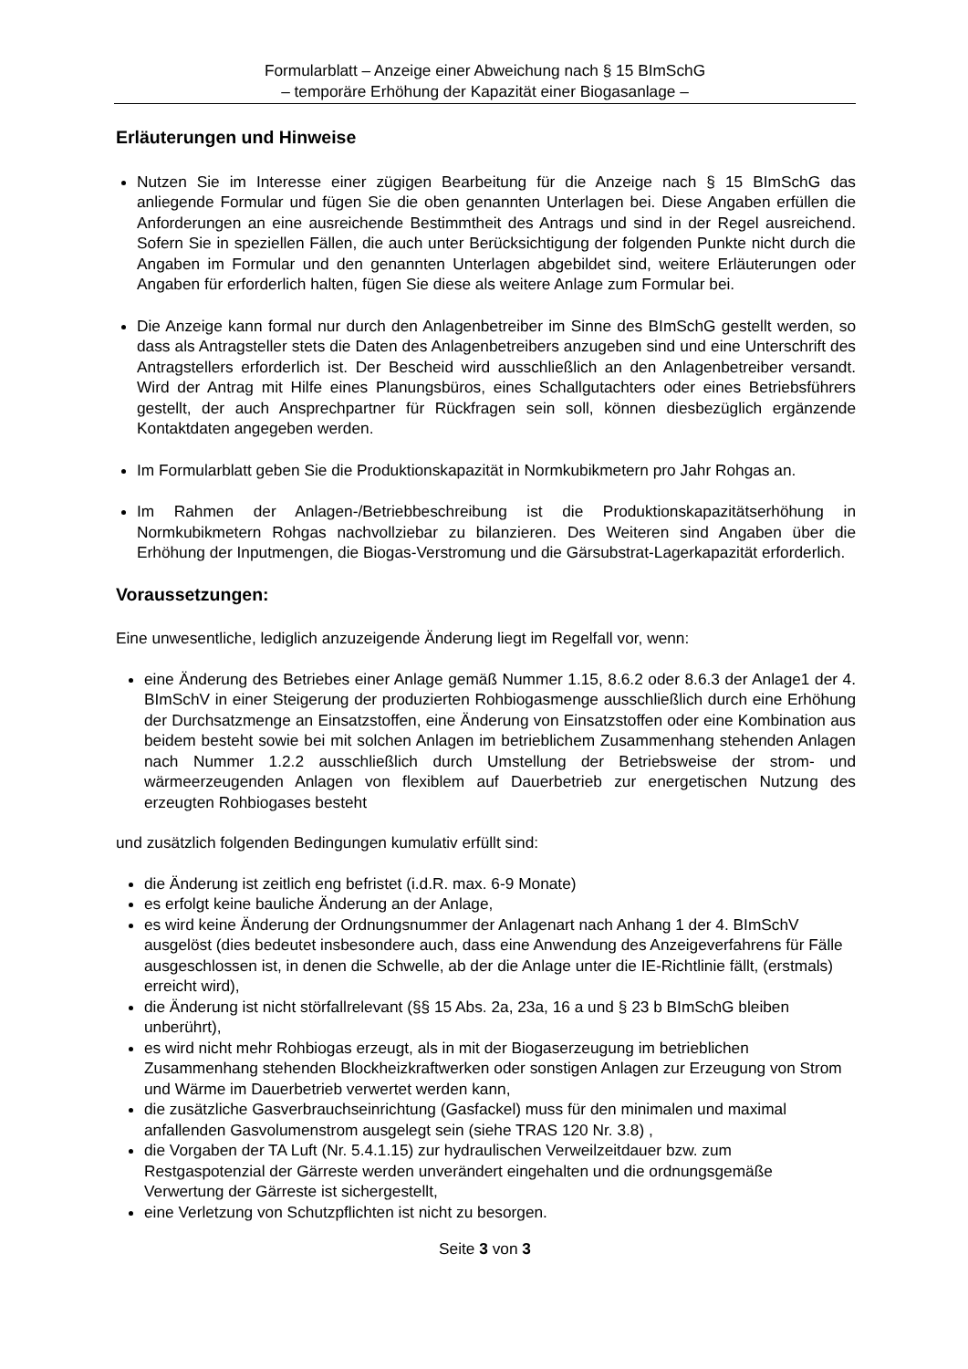Formularblatt – Anzeige einer Abweichung nach § 15 BImSchG
– temporäre Erhöhung der Kapazität einer Biogasanlage –
Erläuterungen und Hinweise
Nutzen Sie im Interesse einer zügigen Bearbeitung für die Anzeige nach § 15 BImSchG das anliegende Formular und fügen Sie die oben genannten Unterlagen bei. Diese Angaben erfüllen die Anforderungen an eine ausreichende Bestimmtheit des Antrags und sind in der Regel ausreichend. Sofern Sie in speziellen Fällen, die auch unter Berücksichtigung der folgenden Punkte nicht durch die Angaben im Formular und den genannten Unterlagen abgebildet sind, weitere Erläuterungen oder Angaben für erforderlich halten, fügen Sie diese als weitere Anlage zum Formular bei.
Die Anzeige kann formal nur durch den Anlagenbetreiber im Sinne des BImSchG gestellt werden, so dass als Antragsteller stets die Daten des Anlagenbetreibers anzugeben sind und eine Unterschrift des Antragstellers erforderlich ist. Der Bescheid wird ausschließlich an den Anlagenbetreiber versandt. Wird der Antrag mit Hilfe eines Planungsbüros, eines Schallgutachters oder eines Betriebsführers gestellt, der auch Ansprechpartner für Rückfragen sein soll, können diesbezüglich ergänzende Kontaktdaten angegeben werden.
Im Formularblatt geben Sie die Produktionskapazität in Normkubikmetern pro Jahr Rohgas an.
Im Rahmen der Anlagen-/Betriebbeschreibung ist die Produktionskapazitätserhöhung in Normkubikmetern Rohgas nachvollziebar zu bilanzieren. Des Weiteren sind Angaben über die Erhöhung der Inputmengen, die Biogas-Verstromung und die Gärsubstrat-Lagerkapazität erforderlich.
Voraussetzungen:
Eine unwesentliche, lediglich anzuzeigende Änderung liegt im Regelfall vor, wenn:
eine Änderung des Betriebes einer Anlage gemäß Nummer 1.15, 8.6.2 oder 8.6.3 der Anlage1 der 4. BImSchV in einer Steigerung der produzierten Rohbiogasmenge ausschließlich durch eine Erhöhung der Durchsatzmenge an Einsatzstoffen, eine Änderung von Einsatzstoffen oder eine Kombination aus beidem besteht sowie bei mit solchen Anlagen im betrieblichem Zusammenhang stehenden Anlagen nach Nummer 1.2.2 ausschließlich durch Umstellung der Betriebsweise der strom- und wärmeerzeugenden Anlagen von flexiblem auf Dauerbetrieb zur energetischen Nutzung des erzeugten Rohbiogases besteht
und zusätzlich folgenden Bedingungen kumulativ erfüllt sind:
die Änderung ist zeitlich eng befristet (i.d.R. max. 6-9 Monate)
es erfolgt keine bauliche Änderung an der Anlage,
es wird keine Änderung der Ordnungsnummer der Anlagenart nach Anhang 1 der 4. BImSchV ausgelöst (dies bedeutet insbesondere auch, dass eine Anwendung des Anzeigeverfahrens für Fälle ausgeschlossen ist, in denen die Schwelle, ab der die Anlage unter die IE-Richtlinie fällt, (erstmals) erreicht wird),
die Änderung ist nicht störfallrelevant (§§ 15 Abs. 2a, 23a, 16 a und § 23 b BImSchG bleiben unberührt),
es wird nicht mehr Rohbiogas erzeugt, als in mit der Biogaserzeugung im betrieblichen Zusammenhang stehenden Blockheizkraftwerken oder sonstigen Anlagen zur Erzeugung von Strom und Wärme im Dauerbetrieb verwertet werden kann,
die zusätzliche Gasverbrauchseinrichtung (Gasfackel) muss für den minimalen und maximal anfallenden Gasvolumenstrom ausgelegt sein (siehe TRAS 120 Nr. 3.8) ,
die Vorgaben der TA Luft (Nr. 5.4.1.15) zur hydraulischen Verweilzeitdauer bzw. zum Restgaspotenzial der Gärreste werden unverändert eingehalten und die ordnungsgemäße Verwertung der Gärreste ist sichergestellt,
eine Verletzung von Schutzpflichten ist nicht zu besorgen.
Seite 3 von 3